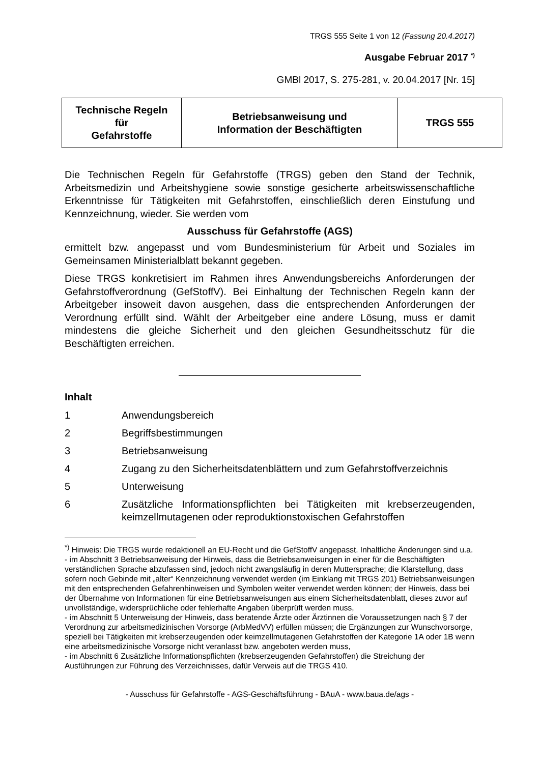TRGS 555 Seite 1 von 12 (Fassung 20.4.2017)
Ausgabe Februar 2017 <sup>*)</sup>
GMBl 2017, S. 275-281, v. 20.04.2017 [Nr. 15]
| Technische Regeln für Gefahrstoffe | Betriebsanweisung und Information der Beschäftigten | TRGS 555 |
Die Technischen Regeln für Gefahrstoffe (TRGS) geben den Stand der Technik, Arbeitsmedizin und Arbeitshygiene sowie sonstige gesicherte arbeitswissenschaftliche Erkenntnisse für Tätigkeiten mit Gefahrstoffen, einschließlich deren Einstufung und Kennzeichnung, wieder. Sie werden vom
Ausschuss für Gefahrstoffe (AGS)
ermittelt bzw. angepasst und vom Bundesministerium für Arbeit und Soziales im Gemeinsamen Ministerialblatt bekannt gegeben.
Diese TRGS konkretisiert im Rahmen ihres Anwendungsbereichs Anforderungen der Gefahrstoffverordnung (GefStoffV). Bei Einhaltung der Technischen Regeln kann der Arbeitgeber insoweit davon ausgehen, dass die entsprechenden Anforderungen der Verordnung erfüllt sind. Wählt der Arbeitgeber eine andere Lösung, muss er damit mindestens die gleiche Sicherheit und den gleichen Gesundheitsschutz für die Beschäftigten erreichen.
Inhalt
| 1 | Anwendungsbereich |
| 2 | Begriffsbestimmungen |
| 3 | Betriebsanweisung |
| 4 | Zugang zu den Sicherheitsdatenblättern und zum Gefahrstoffverzeichnis |
| 5 | Unterweisung |
| 6 | Zusätzliche Informationspflichten bei Tätigkeiten mit krebserzeugenden, keimzellmutagenen oder reproduktionstoxischen Gefahrstoffen |
<sup>*)</sup> Hinweis: Die TRGS wurde redaktionell an EU-Recht und die GefStoffV angepasst. Inhaltliche Änderungen sind u.a.
- im Abschnitt 3 Betriebsanweisung der Hinweis, dass die Betriebsanweisungen in einer für die Beschäftigten verständlichen Sprache abzufassen sind, jedoch nicht zwangsläufig in deren Muttersprache; die Klarstellung, dass sofern noch Gebinde mit „alter“ Kennzeichnung verwendet werden (im Einklang mit TRGS 201) Betriebsanweisungen mit den entsprechenden Gefahrenhinweisen und Symbolen weiter verwendet werden können; der Hinweis, dass bei der Übernahme von Informationen für eine Betriebsanweisungen aus einem Sicherheitsdatenblatt, dieses zuvor auf unvollständige, widersprüchliche oder fehlerhafte Angaben überprüft werden muss,
- im Abschnitt 5 Unterweisung der Hinweis, dass beratende Ärzte oder Ärztinnen die Voraussetzungen nach § 7 der Verordnung zur arbeitsmedizinischen Vorsorge (ArbMedVV) erfüllen müssen; die Ergänzungen zur Wunschvorsorge, speziell bei Tätigkeiten mit krebserzeugenden oder keimzellmutagenen Gefahrstoffen der Kategorie 1A oder 1B wenn eine arbeitsmedizinische Vorsorge nicht veranlasst bzw. angeboten werden muss,
- im Abschnitt 6 Zusätzliche Informationspflichten (krebserzeugenden Gefahrstoffen) die Streichung der Ausführungen zur Führung des Verzeichnisses, dafür Verweis auf die TRGS 410.
- Ausschuss für Gefahrstoffe - AGS-Geschäftsführung - BAuA - www.baua.de/ags -